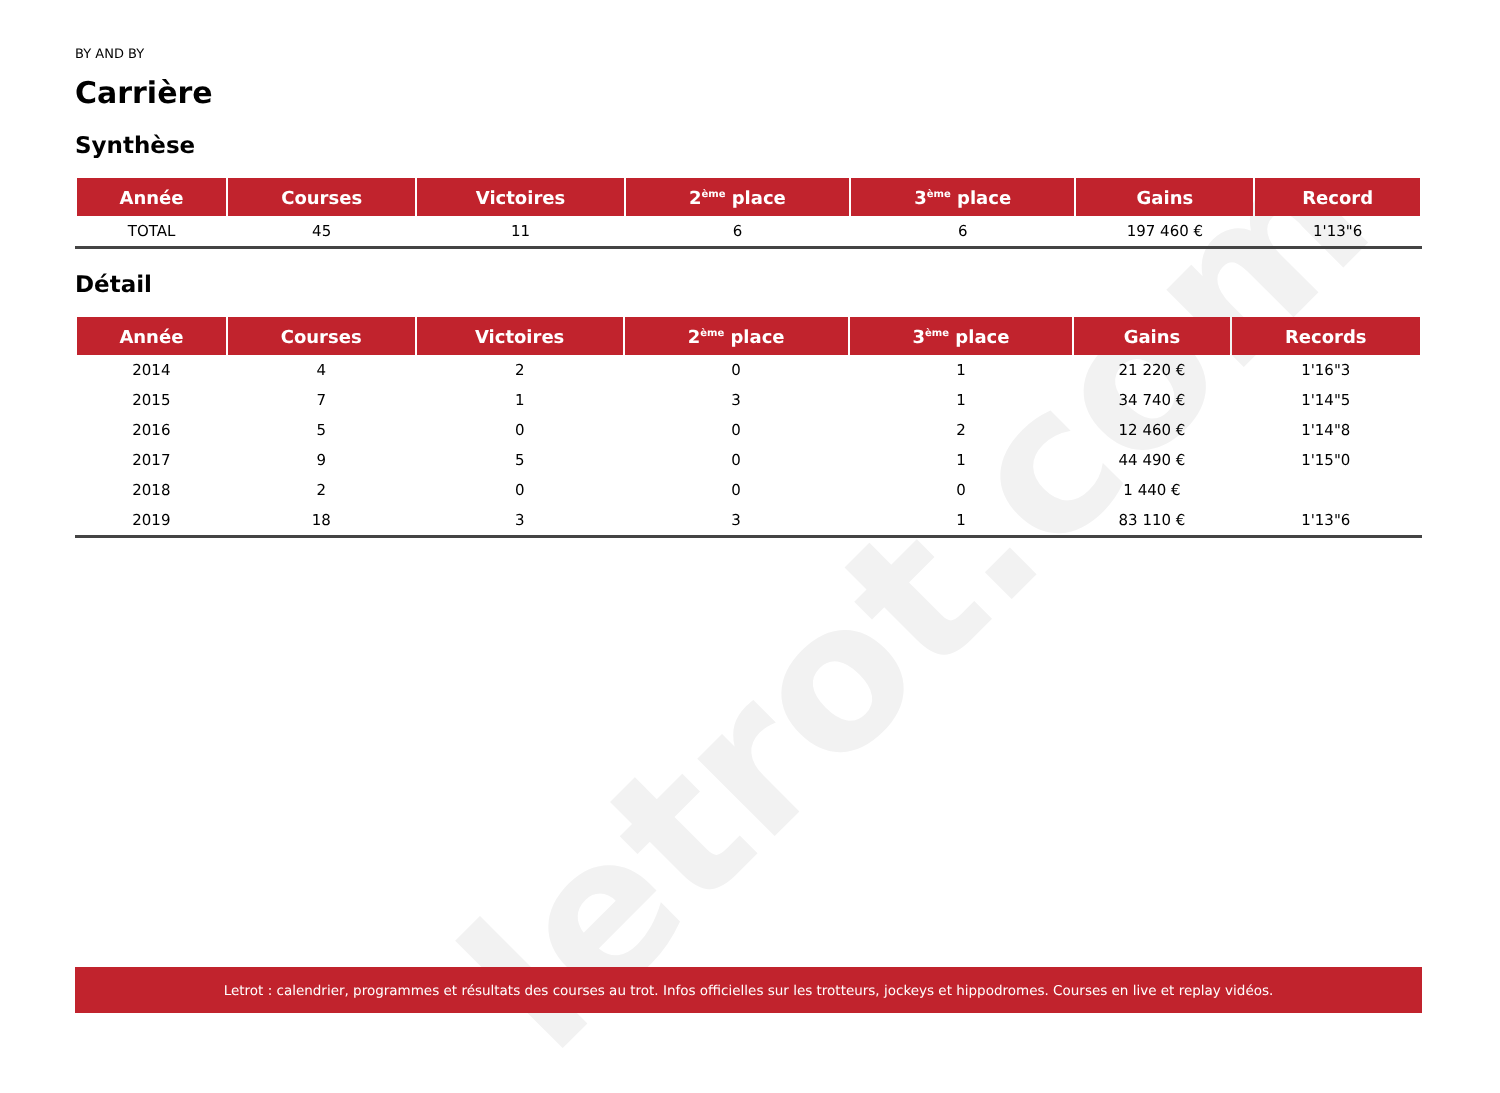letrot.com
BY AND BY
Carrière
Synthèse
| Année | Courses | Victoires | 2<sup>ème</sup> place | 3<sup>ème</sup> place | Gains | Record |
| --- | --- | --- | --- | --- | --- | --- |
| TOTAL | 45 | 11 | 6 | 6 | 197 460 € | 1'13"6 |
Détail
| Année | Courses | Victoires | 2<sup>ème</sup> place | 3<sup>ème</sup> place | Gains | Records |
| --- | --- | --- | --- | --- | --- | --- |
| 2014 | 4 | 2 | 0 | 1 | 21 220 € | 1'16"3 |
| 2015 | 7 | 1 | 3 | 1 | 34 740 € | 1'14"5 |
| 2016 | 5 | 0 | 0 | 2 | 12 460 € | 1'14"8 |
| 2017 | 9 | 5 | 0 | 1 | 44 490 € | 1'15"0 |
| 2018 | 2 | 0 | 0 | 0 | 1 440 € | |
| 2019 | 18 | 3 | 3 | 1 | 83 110 € | 1'13"6 |
Letrot : calendrier, programmes et résultats des courses au trot. Infos officielles sur les trotteurs, jockeys et hippodromes. Courses en live et replay vidéos.